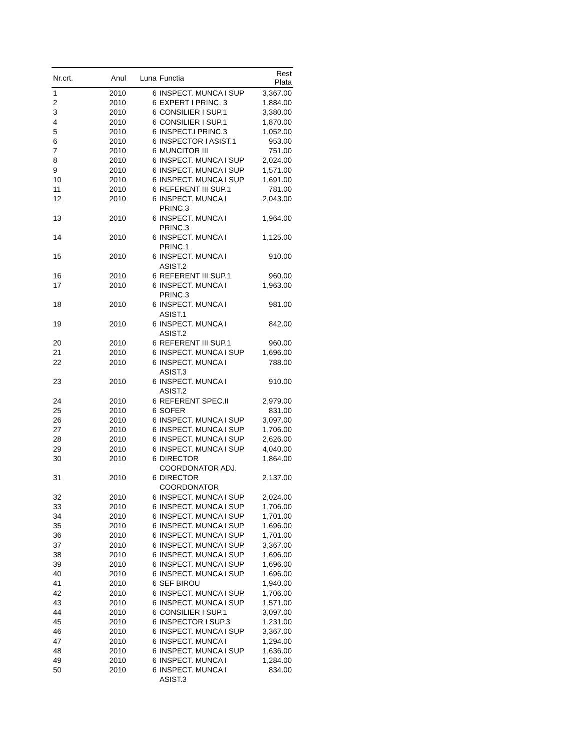| Nr.crt. | Anul | Luna | Functia | Rest Plata |
| --- | --- | --- | --- | --- |
| 1 | 2010 | 6 | INSPECT. MUNCA I SUP | 3,367.00 |
| 2 | 2010 | 6 | EXPERT I PRINC. 3 | 1,884.00 |
| 3 | 2010 | 6 | CONSILIER I SUP.1 | 3,380.00 |
| 4 | 2010 | 6 | CONSILIER I SUP.1 | 1,870.00 |
| 5 | 2010 | 6 | INSPECT.I PRINC.3 | 1,052.00 |
| 6 | 2010 | 6 | INSPECTOR I ASIST.1 | 953.00 |
| 7 | 2010 | 6 | MUNCITOR III | 751.00 |
| 8 | 2010 | 6 | INSPECT. MUNCA I SUP | 2,024.00 |
| 9 | 2010 | 6 | INSPECT. MUNCA I SUP | 1,571.00 |
| 10 | 2010 | 6 | INSPECT. MUNCA I SUP | 1,691.00 |
| 11 | 2010 | 6 | REFERENT III SUP.1 | 781.00 |
| 12 | 2010 | 6 | INSPECT. MUNCA I PRINC.3 | 2,043.00 |
| 13 | 2010 | 6 | INSPECT. MUNCA I PRINC.3 | 1,964.00 |
| 14 | 2010 | 6 | INSPECT. MUNCA I PRINC.1 | 1,125.00 |
| 15 | 2010 | 6 | INSPECT. MUNCA I ASIST.2 | 910.00 |
| 16 | 2010 | 6 | REFERENT III SUP.1 | 960.00 |
| 17 | 2010 | 6 | INSPECT. MUNCA I PRINC.3 | 1,963.00 |
| 18 | 2010 | 6 | INSPECT. MUNCA I ASIST.1 | 981.00 |
| 19 | 2010 | 6 | INSPECT. MUNCA I ASIST.2 | 842.00 |
| 20 | 2010 | 6 | REFERENT III SUP.1 | 960.00 |
| 21 | 2010 | 6 | INSPECT. MUNCA I SUP | 1,696.00 |
| 22 | 2010 | 6 | INSPECT. MUNCA I ASIST.3 | 788.00 |
| 23 | 2010 | 6 | INSPECT. MUNCA I ASIST.2 | 910.00 |
| 24 | 2010 | 6 | REFERENT SPEC.II | 2,979.00 |
| 25 | 2010 | 6 | SOFER | 831.00 |
| 26 | 2010 | 6 | INSPECT. MUNCA I SUP | 3,097.00 |
| 27 | 2010 | 6 | INSPECT. MUNCA I SUP | 1,706.00 |
| 28 | 2010 | 6 | INSPECT. MUNCA I SUP | 2,626.00 |
| 29 | 2010 | 6 | INSPECT. MUNCA I SUP | 4,040.00 |
| 30 | 2010 | 6 | DIRECTOR COORDONATOR ADJ. | 1,864.00 |
| 31 | 2010 | 6 | DIRECTOR COORDONATOR | 2,137.00 |
| 32 | 2010 | 6 | INSPECT. MUNCA I SUP | 2,024.00 |
| 33 | 2010 | 6 | INSPECT. MUNCA I SUP | 1,706.00 |
| 34 | 2010 | 6 | INSPECT. MUNCA I SUP | 1,701.00 |
| 35 | 2010 | 6 | INSPECT. MUNCA I SUP | 1,696.00 |
| 36 | 2010 | 6 | INSPECT. MUNCA I SUP | 1,701.00 |
| 37 | 2010 | 6 | INSPECT. MUNCA I SUP | 3,367.00 |
| 38 | 2010 | 6 | INSPECT. MUNCA I SUP | 1,696.00 |
| 39 | 2010 | 6 | INSPECT. MUNCA I SUP | 1,696.00 |
| 40 | 2010 | 6 | INSPECT. MUNCA I SUP | 1,696.00 |
| 41 | 2010 | 6 | SEF BIROU | 1,940.00 |
| 42 | 2010 | 6 | INSPECT. MUNCA I SUP | 1,706.00 |
| 43 | 2010 | 6 | INSPECT. MUNCA I SUP | 1,571.00 |
| 44 | 2010 | 6 | CONSILIER I SUP.1 | 3,097.00 |
| 45 | 2010 | 6 | INSPECTOR I SUP.3 | 1,231.00 |
| 46 | 2010 | 6 | INSPECT. MUNCA I SUP | 3,367.00 |
| 47 | 2010 | 6 | INSPECT. MUNCA I | 1,294.00 |
| 48 | 2010 | 6 | INSPECT. MUNCA I SUP | 1,636.00 |
| 49 | 2010 | 6 | INSPECT. MUNCA I | 1,284.00 |
| 50 | 2010 | 6 | INSPECT. MUNCA I ASIST.3 | 834.00 |